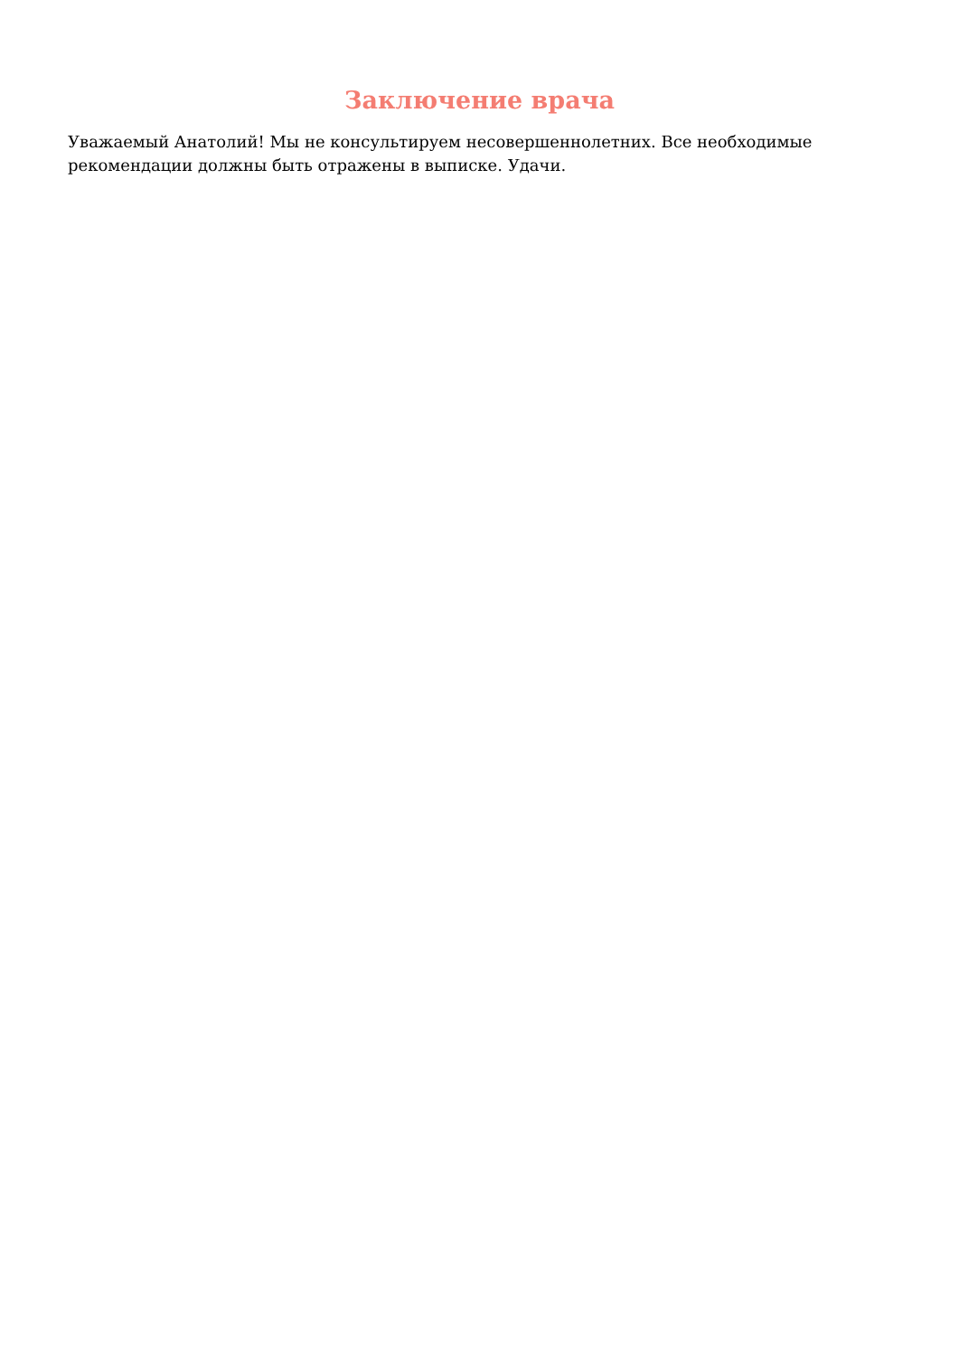Заключение врача
Уважаемый Анатолий! Мы не консультируем несовершеннолетних. Все необходимые рекомендации должны быть отражены в выписке. Удачи.